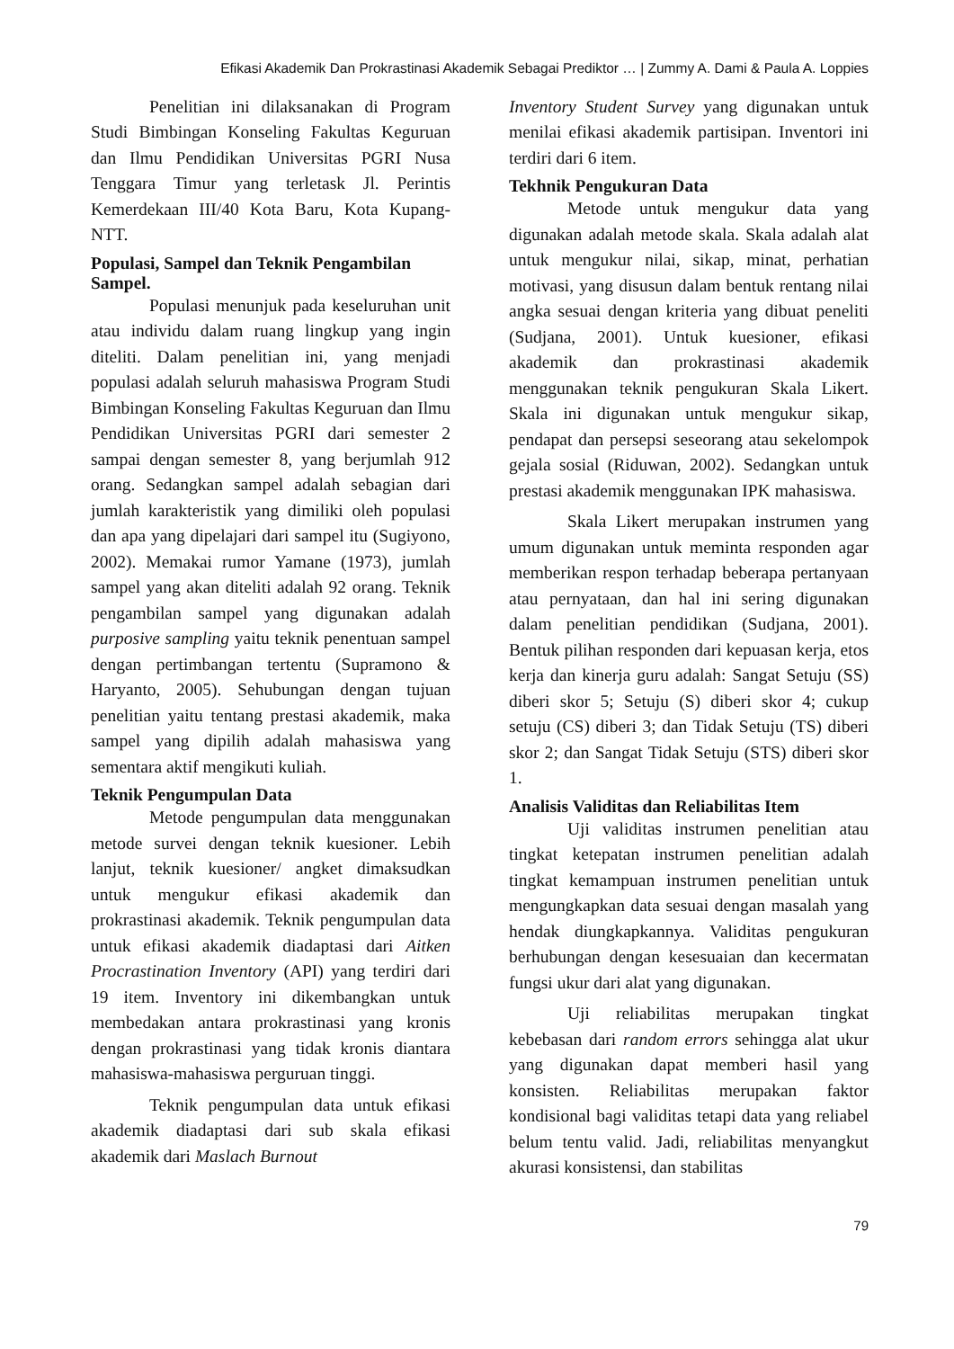Efikasi Akademik Dan Prokrastinasi Akademik Sebagai Prediktor … | Zummy A. Dami & Paula A. Loppies
Penelitian ini dilaksanakan di Program Studi Bimbingan Konseling Fakultas Keguruan dan Ilmu Pendidikan Universitas PGRI Nusa Tenggara Timur yang terletask Jl. Perintis Kemerdekaan III/40 Kota Baru, Kota Kupang-NTT.
Populasi, Sampel dan Teknik Pengambilan Sampel.
Populasi menunjuk pada keseluruhan unit atau individu dalam ruang lingkup yang ingin diteliti. Dalam penelitian ini, yang menjadi populasi adalah seluruh mahasiswa Program Studi Bimbingan Konseling Fakultas Keguruan dan Ilmu Pendidikan Universitas PGRI dari semester 2 sampai dengan semester 8, yang berjumlah 912 orang. Sedangkan sampel adalah sebagian dari jumlah karakteristik yang dimiliki oleh populasi dan apa yang dipelajari dari sampel itu (Sugiyono, 2002). Memakai rumor Yamane (1973), jumlah sampel yang akan diteliti adalah 92 orang. Teknik pengambilan sampel yang digunakan adalah purposive sampling yaitu teknik penentuan sampel dengan pertimbangan tertentu (Supramono & Haryanto, 2005). Sehubungan dengan tujuan penelitian yaitu tentang prestasi akademik, maka sampel yang dipilih adalah mahasiswa yang sementara aktif mengikuti kuliah.
Teknik Pengumpulan Data
Metode pengumpulan data menggunakan metode survei dengan teknik kuesioner. Lebih lanjut, teknik kuesioner/ angket dimaksudkan untuk mengukur efikasi akademik dan prokrastinasi akademik. Teknik pengumpulan data untuk efikasi akademik diadaptasi dari Aitken Procrastination Inventory (API) yang terdiri dari 19 item. Inventory ini dikembangkan untuk membedakan antara prokrastinasi yang kronis dengan prokrastinasi yang tidak kronis diantara mahasiswa-mahasiswa perguruan tinggi.
Teknik pengumpulan data untuk efikasi akademik diadaptasi dari sub skala efikasi akademik dari Maslach Burnout
Inventory Student Survey yang digunakan untuk menilai efikasi akademik partisipan. Inventori ini terdiri dari 6 item.
Tekhnik Pengukuran Data
Metode untuk mengukur data yang digunakan adalah metode skala. Skala adalah alat untuk mengukur nilai, sikap, minat, perhatian motivasi, yang disusun dalam bentuk rentang nilai angka sesuai dengan kriteria yang dibuat peneliti (Sudjana, 2001). Untuk kuesioner, efikasi akademik dan prokrastinasi akademik menggunakan teknik pengukuran Skala Likert. Skala ini digunakan untuk mengukur sikap, pendapat dan persepsi seseorang atau sekelompok gejala sosial (Riduwan, 2002). Sedangkan untuk prestasi akademik menggunakan IPK mahasiswa.
Skala Likert merupakan instrumen yang umum digunakan untuk meminta responden agar memberikan respon terhadap beberapa pertanyaan atau pernyataan, dan hal ini sering digunakan dalam penelitian pendidikan (Sudjana, 2001). Bentuk pilihan responden dari kepuasan kerja, etos kerja dan kinerja guru adalah: Sangat Setuju (SS) diberi skor 5; Setuju (S) diberi skor 4; cukup setuju (CS) diberi 3; dan Tidak Setuju (TS) diberi skor 2; dan Sangat Tidak Setuju (STS) diberi skor 1.
Analisis Validitas dan Reliabilitas Item
Uji validitas instrumen penelitian atau tingkat ketepatan instrumen penelitian adalah tingkat kemampuan instrumen penelitian untuk mengungkapkan data sesuai dengan masalah yang hendak diungkapkannya. Validitas pengukuran berhubungan dengan kesesuaian dan kecermatan fungsi ukur dari alat yang digunakan.
Uji reliabilitas merupakan tingkat kebebasan dari random errors sehingga alat ukur yang digunakan dapat memberi hasil yang konsisten. Reliabilitas merupakan faktor kondisional bagi validitas tetapi data yang reliabel belum tentu valid. Jadi, reliabilitas menyangkut akurasi konsistensi, dan stabilitas
79